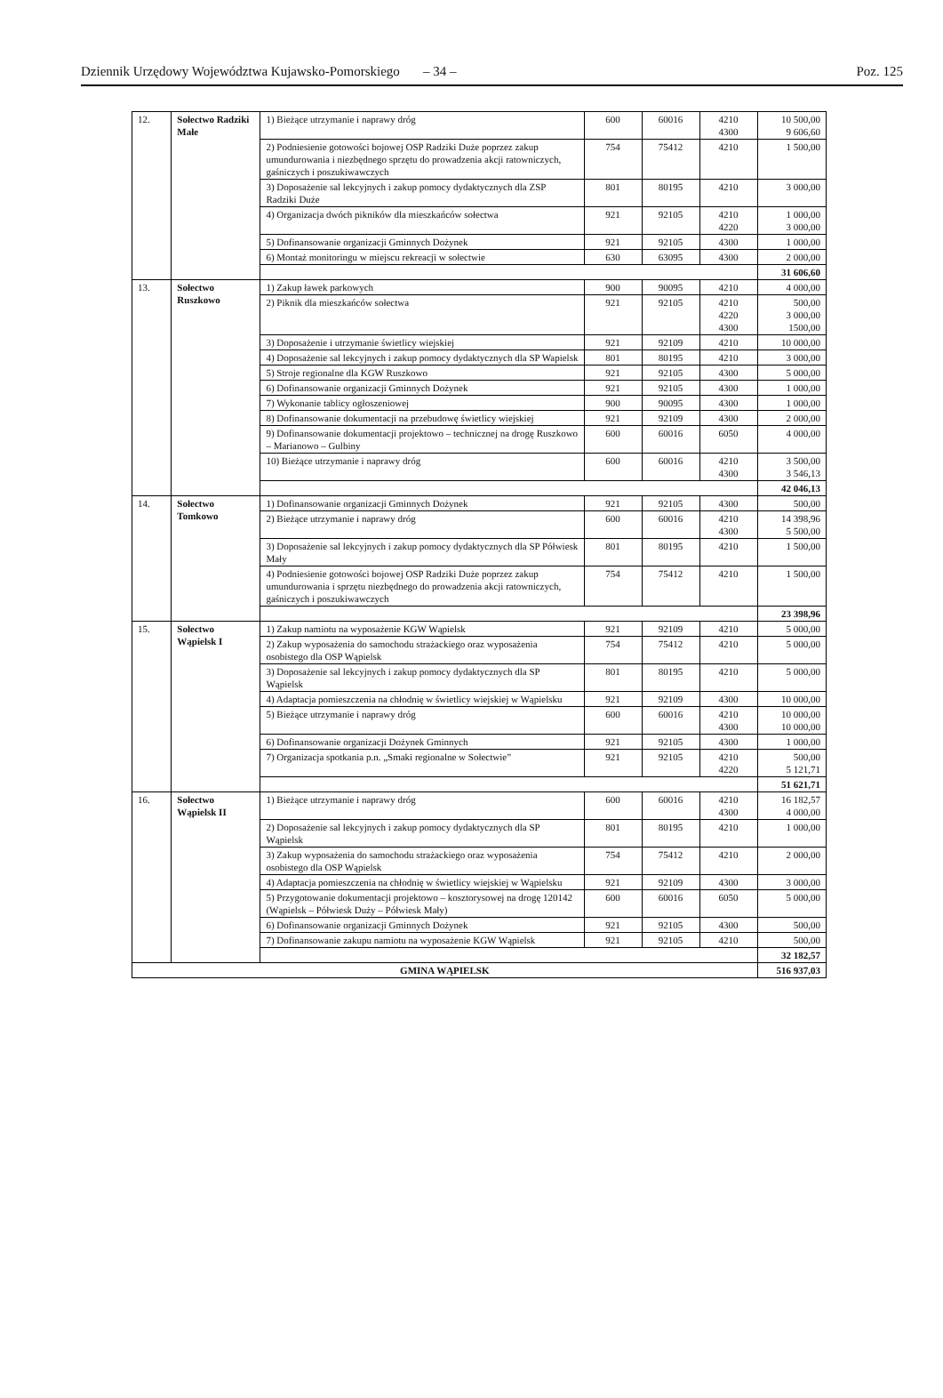Dziennik Urzędowy Województwa Kujawsko-Pomorskiego – 34 – Poz. 125
| 12. | Sołectwo Radziki Małe | 1) Bieżące utrzymanie i naprawy dróg | 600 | 60016 | 4210 4300 | 10 500,00 9 606,60 |
| | | 2) Podniesienie gotowości bojowej OSP Radziki Duże poprzez zakup umundurowania i niezbędnego sprzętu do prowadzenia akcji ratowniczych, gaśniczych i poszukiwawczych | 754 | 75412 | 4210 | 1 500,00 |
| | | 3) Doposażenie sal lekcyjnych i zakup pomocy dydaktycznych dla ZSP Radziki Duże | 801 | 80195 | 4210 | 3 000,00 |
| | | 4) Organizacja dwóch pikników dla mieszkańców sołectwa | 921 | 92105 | 4210 4220 | 1 000,00 3 000,00 |
| | | 5) Dofinansowanie organizacji Gminnych Dożynek | 921 | 92105 | 4300 | 1 000,00 |
| | | 6) Montaż monitoringu w miejscu rekreacji w sołectwie | 630 | 63095 | 4300 | 2 000,00 |
| | | | | | | 31 606,60 |
| 13. | Sołectwo Ruszkowo | 1) Zakup ławek parkowych | 900 | 90095 | 4210 | 4 000,00 |
| | | 2) Piknik dla mieszkańców sołectwa | 921 | 92105 | 4210 4220 4300 | 500,00 3 000,00 1500,00 |
| | | 3) Doposażenie i utrzymanie świetlicy wiejskiej | 921 | 92109 | 4210 | 10 000,00 |
| | | 4) Doposażenie sal lekcyjnych i zakup pomocy dydaktycznych dla SP Wapielsk | 801 | 80195 | 4210 | 3 000,00 |
| | | 5) Stroje regionalne dla KGW Ruszkowo | 921 | 92105 | 4300 | 5 000,00 |
| | | 6) Dofinansowanie organizacji Gminnych Dożynek | 921 | 92105 | 4300 | 1 000,00 |
| | | 7) Wykonanie tablicy ogłoszeniowej | 900 | 90095 | 4300 | 1 000,00 |
| | | 8) Dofinansowanie dokumentacji na przebudowę świetlicy wiejskiej | 921 | 92109 | 4300 | 2 000,00 |
| | | 9) Dofinansowanie dokumentacji projektowo – technicznej na drogę Ruszkowo – Marianowo – Gulbiny | 600 | 60016 | 6050 | 4 000,00 |
| | | 10) Bieżące utrzymanie i naprawy dróg | 600 | 60016 | 4210 4300 | 3 500,00 3 546,13 |
| | | | | | | 42 046,13 |
| 14. | Sołectwo Tomkowo | 1) Dofinansowanie organizacji Gminnych Dożynek | 921 | 92105 | 4300 | 500,00 |
| | | 2) Bieżące utrzymanie i naprawy dróg | 600 | 60016 | 4210 4300 | 14 398,96 5 500,00 |
| | | 3) Doposażenie sal lekcyjnych i zakup pomocy dydaktycznych dla SP Półwiesk Mały | 801 | 80195 | 4210 | 1 500,00 |
| | | 4) Podniesienie gotowości bojowej OSP Radziki Duże poprzez zakup umundurowania i sprzętu niezbędnego do prowadzenia akcji ratowniczych, gaśniczych i poszukiwawczych | 754 | 75412 | 4210 | 1 500,00 |
| | | | | | | 23 398,96 |
| 15. | Sołectwo Wąpielsk I | 1) Zakup namiotu na wyposażenie KGW Wąpielsk | 921 | 92109 | 4210 | 5 000,00 |
| | | 2) Zakup wyposażenia do samochodu strażackiego oraz wyposażenia osobistego dla OSP Wąpielsk | 754 | 75412 | 4210 | 5 000,00 |
| | | 3) Doposażenie sal lekcyjnych i zakup pomocy dydaktycznych dla SP Wąpielsk | 801 | 80195 | 4210 | 5 000,00 |
| | | 4) Adaptacja pomieszczenia na chłodnię w świetlicy wiejskiej w Wąpielsku | 921 | 92109 | 4300 | 10 000,00 |
| | | 5) Bieżące utrzymanie i naprawy dróg | 600 | 60016 | 4210 4300 | 10 000,00 10 000,00 |
| | | 6) Dofinansowanie organizacji Dożynek Gminnych | 921 | 92105 | 4300 | 1 000,00 |
| | | 7) Organizacja spotkania p.n. „Smaki regionalne w Sołectwie” | 921 | 92105 | 4210 4220 | 500,00 5 121,71 |
| | | | | | | 51 621,71 |
| 16. | Sołectwo Wąpielsk II | 1) Bieżące utrzymanie i naprawy dróg | 600 | 60016 | 4210 4300 | 16 182,57 4 000,00 |
| | | 2) Doposażenie sal lekcyjnych i zakup pomocy dydaktycznych dla SP Wąpielsk | 801 | 80195 | 4210 | 1 000,00 |
| | | 3) Zakup wyposażenia do samochodu strażackiego oraz wyposażenia osobistego dla OSP Wąpielsk | 754 | 75412 | 4210 | 2 000,00 |
| | | 4) Adaptacja pomieszczenia na chłodnię w świetlicy wiejskiej w Wąpielsku | 921 | 92109 | 4300 | 3 000,00 |
| | | 5) Przygotowanie dokumentacji projektowo – kosztorysowej na drogę 120142 (Wąpielsk – Półwiesk Duży – Półwiesk Mały) | 600 | 60016 | 6050 | 5 000,00 |
| | | 6) Dofinansowanie organizacji Gminnych Dożynek | 921 | 92105 | 4300 | 500,00 |
| | | 7) Dofinansowanie zakupu namiotu na wyposażenie KGW Wąpielsk | 921 | 92105 | 4210 | 500,00 |
| | | | | | | 32 182,57 |
| GMINA WĄPIELSK | | | | | | 516 937,03 |